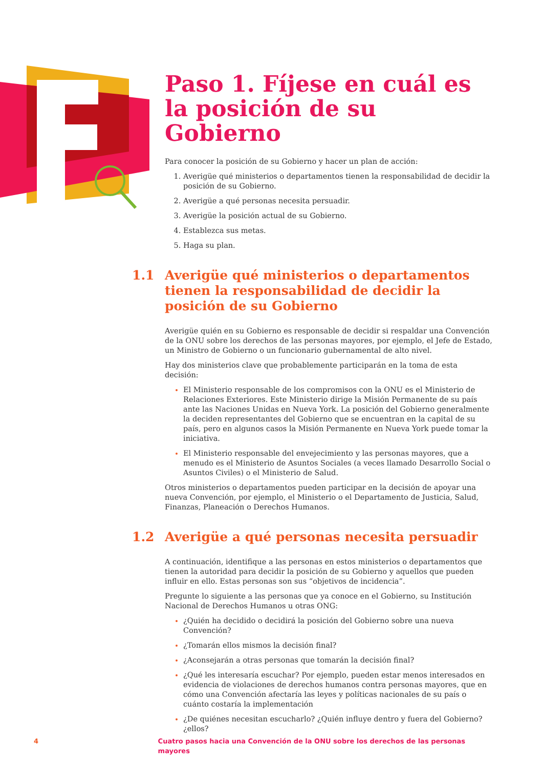Paso 1. Fíjese en cuál es la posición de su Gobierno
Para conocer la posición de su Gobierno y hacer un plan de acción:
Averigüe qué ministerios o departamentos tienen la responsabilidad de decidir la posición de su Gobierno.
Averigüe a qué personas necesita persuadir.
Averigüe la posición actual de su Gobierno.
Establezca sus metas.
Haga su plan.
1.1 Averigüe qué ministerios o departamentos tienen la responsabilidad de decidir la posición de su Gobierno
Averigüe quién en su Gobierno es responsable de decidir si respaldar una Convención de la ONU sobre los derechos de las personas mayores, por ejemplo, el Jefe de Estado, un Ministro de Gobierno o un funcionario gubernamental de alto nivel.
Hay dos ministerios clave que probablemente participarán en la toma de esta decisión:
El Ministerio responsable de los compromisos con la ONU es el Ministerio de Relaciones Exteriores. Este Ministerio dirige la Misión Permanente de su país ante las Naciones Unidas en Nueva York. La posición del Gobierno generalmente la deciden representantes del Gobierno que se encuentran en la capital de su país, pero en algunos casos la Misión Permanente en Nueva York puede tomar la iniciativa.
El Ministerio responsable del envejecimiento y las personas mayores, que a menudo es el Ministerio de Asuntos Sociales (a veces llamado Desarrollo Social o Asuntos Civiles) o el Ministerio de Salud.
Otros ministerios o departamentos pueden participar en la decisión de apoyar una nueva Convención, por ejemplo, el Ministerio o el Departamento de Justicia, Salud, Finanzas, Planeación o Derechos Humanos.
1.2 Averigüe a qué personas necesita persuadir
A continuación, identifique a las personas en estos ministerios o departamentos que tienen la autoridad para decidir la posición de su Gobierno y aquellos que pueden influir en ello. Estas personas son sus “objetivos de incidencia”.
Pregunte lo siguiente a las personas que ya conoce en el Gobierno, su Institución Nacional de Derechos Humanos u otras ONG:
¿Quién ha decidido o decidirá la posición del Gobierno sobre una nueva Convención?
¿Tomarán ellos mismos la decisión final?
¿Aconsejarán a otras personas que tomarán la decisión final?
¿Qué les interesaría escuchar? Por ejemplo, pueden estar menos interesados en evidencia de violaciones de derechos humanos contra personas mayores, que en cómo una Convención afectaría las leyes y políticas nacionales de su país o cuánto costaría la implementación
¿De quiénes necesitan escucharlo? ¿Quién influye dentro y fuera del Gobierno? ¿ellos?
4 Cuatro pasos hacia una Convención de la ONU sobre los derechos de las personas mayores